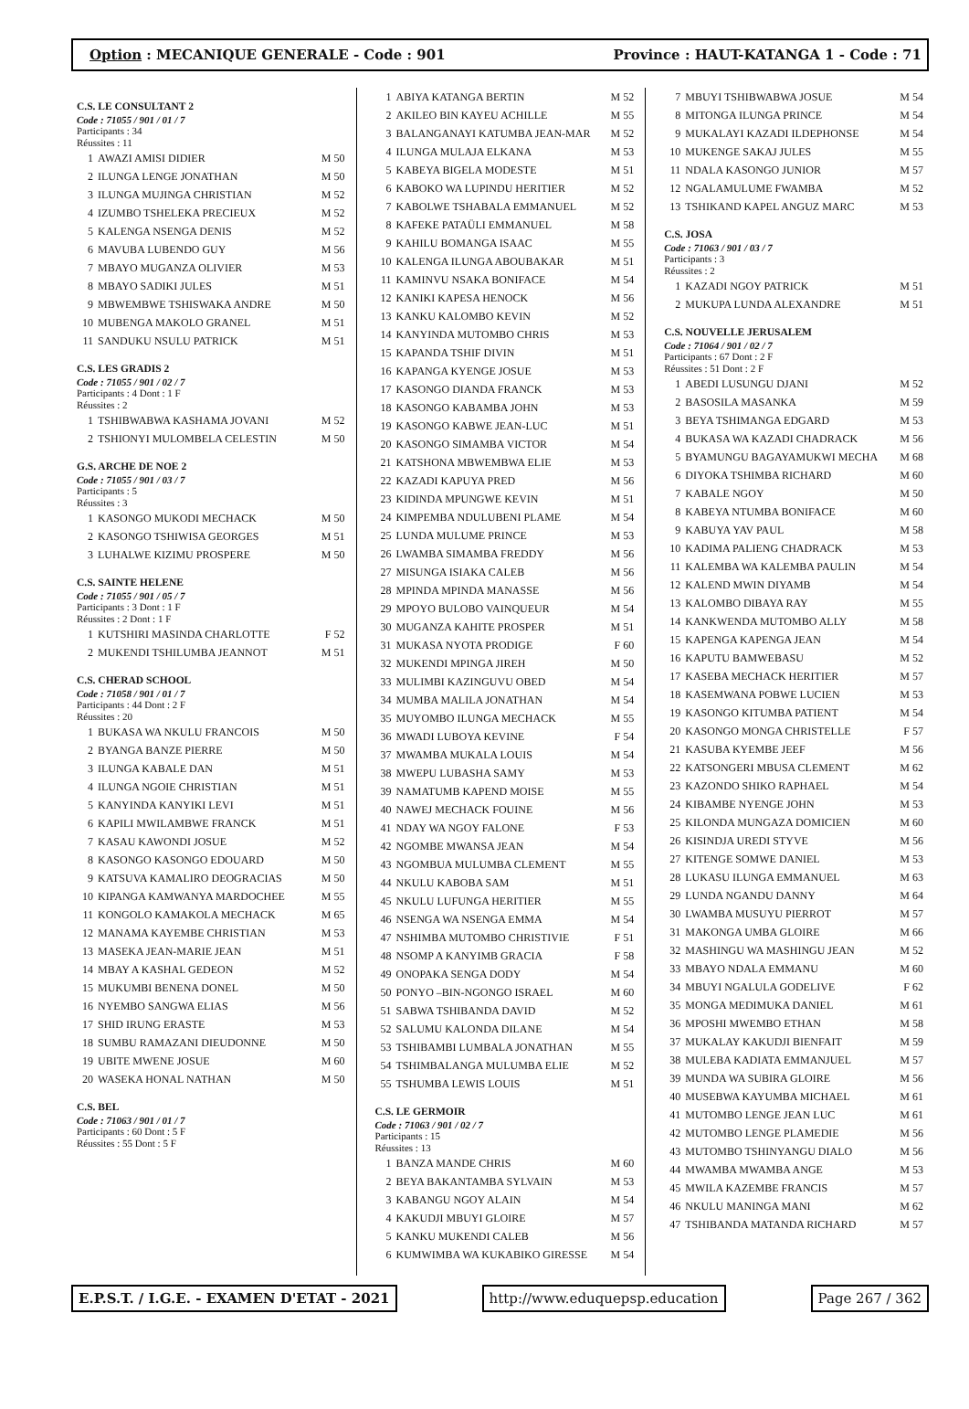Option : MECANIQUE GENERALE - Code : 901
Province : HAUT-KATANGA 1 - Code : 71
C.S. LE CONSULTANT 2
Code : 71055 / 901 / 01 / 7
Participants : 34
Réussites : 11
| 1 | AWAZI AMISI DIDIER | M 50 |
| 2 | ILUNGA LENGE JONATHAN | M 50 |
| 3 | ILUNGA MUJINGA CHRISTIAN | M 52 |
| 4 | IZUMBO TSHELEKA PRECIEUX | M 52 |
| 5 | KALENGA NSENGA DENIS | M 52 |
| 6 | MAVUBA LUBENDO GUY | M 56 |
| 7 | MBAYO MUGANZA OLIVIER | M 53 |
| 8 | MBAYO SADIKI JULES | M 51 |
| 9 | MBWEMBWE TSHISWAKA ANDRE | M 50 |
| 10 | MUBENGA MAKOLO GRANEL | M 51 |
| 11 | SANDUKU NSULU PATRICK | M 51 |
C.S. LES GRADIS 2
Code : 71055 / 901 / 02 / 7
Participants : 4 Dont : 1 F
Réussites : 2
| 1 | TSHIBWABWA KASHAMA JOVANI | M 52 |
| 2 | TSHIONYI MULOMBELA CELESTIN | M 50 |
G.S. ARCHE DE NOE 2
Code : 71055 / 901 / 03 / 7
Participants : 5
Réussites : 3
| 1 | KASONGO MUKODI MECHACK | M 50 |
| 2 | KASONGO TSHIWISA GEORGES | M 51 |
| 3 | LUHALWE KIZIMU PROSPERE | M 50 |
C.S. SAINTE HELENE
Code : 71055 / 901 / 05 / 7
Participants : 3 Dont : 1 F
Réussites : 2 Dont : 1 F
| 1 | KUTSHIRI MASINDA CHARLOTTE | F 52 |
| 2 | MUKENDI TSHILUMBA JEANNOT | M 51 |
C.S. CHERAD SCHOOL
Code : 71058 / 901 / 01 / 7
Participants : 44 Dont : 2 F
Réussites : 20
| 1 | BUKASA WA NKULU FRANCOIS | M 50 |
| 2 | BYANGA BANZE PIERRE | M 50 |
| 3 | ILUNGA KABALE DAN | M 51 |
| 4 | ILUNGA NGOIE CHRISTIAN | M 51 |
| 5 | KANYINDA KANYIKI LEVI | M 51 |
| 6 | KAPILI MWILAMBWE FRANCK | M 51 |
| 7 | KASAU KAWONDI JOSUE | M 52 |
| 8 | KASONGO KASONGO EDOUARD | M 50 |
| 9 | KATSUVA KAMALIRO DEOGRACIAS | M 50 |
| 10 | KIPANGA KAMWANYA MARDOCHEE | M 55 |
| 11 | KONGOLO KAMAKOLA MECHACK | M 65 |
| 12 | MANAMA KAYEMBE CHRISTIAN | M 53 |
| 13 | MASEKA JEAN-MARIE JEAN | M 51 |
| 14 | MBAY A KASHAL GEDEON | M 52 |
| 15 | MUKUMBI BENENA DONEL | M 50 |
| 16 | NYEMBO SANGWA ELIAS | M 56 |
| 17 | SHID IRUNG ERASTE | M 53 |
| 18 | SUMBU RAMAZANI DIEUDONNE | M 50 |
| 19 | UBITE MWENE JOSUE | M 60 |
| 20 | WASEKA HONAL NATHAN | M 50 |
C.S. BEL
Code : 71063 / 901 / 01 / 7
Participants : 60 Dont : 5 F
Réussites : 55 Dont : 5 F
| 1 | ABIYA KATANGA BERTIN | M 52 |
| 2 | AKILEO BIN KAYEU ACHILLE | M 55 |
| 3 | BALANGANAYI KATUMBA JEAN-MAR | M 52 |
| 4 | ILUNGA MULAJA ELKANA | M 53 |
| 5 | KABEYA BIGELA MODESTE | M 51 |
| 6 | KABOKO WA LUPINDU HERITIER | M 52 |
| 7 | KABOLWE TSHABALA EMMANUEL | M 52 |
| 8 | KAFEKE PATAÜLI EMMANUEL | M 58 |
| 9 | KAHILU BOMANGA ISAAC | M 55 |
| 10 | KALENGA ILUNGA ABOUBAKAR | M 51 |
| 11 | KAMINVU NSAKA BONIFACE | M 54 |
| 12 | KANIKI KAPESA HENOCK | M 56 |
| 13 | KANKU KALOMBO KEVIN | M 52 |
| 14 | KANYINDA MUTOMBO CHRIS | M 53 |
| 15 | KAPANDA TSHIF DIVIN | M 51 |
| 16 | KAPANGA KYENGE JOSUE | M 53 |
| 17 | KASONGO DIANDA FRANCK | M 53 |
| 18 | KASONGO KABAMBA JOHN | M 53 |
| 19 | KASONGO KABWE JEAN-LUC | M 51 |
| 20 | KASONGO SIMAMBA VICTOR | M 54 |
| 21 | KATSHONA MBWEMBWA ELIE | M 53 |
| 22 | KAZADI KAPUYA PRED | M 56 |
| 23 | KIDINDA MPUNGWE KEVIN | M 51 |
| 24 | KIMPEMBA NDULUBENI PLAME | M 54 |
| 25 | LUNDA MULUME PRINCE | M 53 |
| 26 | LWAMBA SIMAMBA FREDDY | M 56 |
| 27 | MISUNGA ISIAKA CALEB | M 56 |
| 28 | MPINDA MPINDA MANASSE | M 56 |
| 29 | MPOYO BULOBO VAINQUEUR | M 54 |
| 30 | MUGANZA KAHITE PROSPER | M 51 |
| 31 | MUKASA NYOTA PRODIGE | F 60 |
| 32 | MUKENDI MPINGA JIREH | M 50 |
| 33 | MULIMBI KAZINGUVU OBED | M 54 |
| 34 | MUMBA MALILA JONATHAN | M 54 |
| 35 | MUYOMBO ILUNGA MECHACK | M 55 |
| 36 | MWADI LUBOYA KEVINE | F 54 |
| 37 | MWAMBA MUKALA LOUIS | M 54 |
| 38 | MWEPU LUBASHA SAMY | M 53 |
| 39 | NAMATUMB KAPEND MOISE | M 55 |
| 40 | NAWEJ MECHACK FOUINE | M 56 |
| 41 | NDAY WA NGOY FALONE | F 53 |
| 42 | NGOMBE MWANSA JEAN | M 54 |
| 43 | NGOMBUA MULUMBA CLEMENT | M 55 |
| 44 | NKULU KABOBA SAM | M 51 |
| 45 | NKULU LUFUNGA HERITIER | M 55 |
| 46 | NSENGA WA NSENGA EMMA | M 54 |
| 47 | NSHIMBA MUTOMBO CHRISTIVIE | F 51 |
| 48 | NSOMP A KANYIMB GRACIA | F 58 |
| 49 | ONOPAKA SENGA DODY | M 54 |
| 50 | PONYO –BIN-NGONGO ISRAEL | M 60 |
| 51 | SABWA TSHIBANDA DAVID | M 52 |
| 52 | SALUMU KALONDA DILANE | M 54 |
| 53 | TSHIBAMBI LUMBALA JONATHAN | M 55 |
| 54 | TSHIMBALANGA MULUMBA ELIE | M 52 |
| 55 | TSHUMBA LEWIS LOUIS | M 51 |
C.S. LE GERMOIR
Code : 71063 / 901 / 02 / 7
Participants : 15
Réussites : 13
| 1 | BANZA MANDE CHRIS | M 60 |
| 2 | BEYA BAKANTAMBA SYLVAIN | M 53 |
| 3 | KABANGU NGOY ALAIN | M 54 |
| 4 | KAKUDJI MBUYI GLOIRE | M 57 |
| 5 | KANKU MUKENDI CALEB | M 56 |
| 6 | KUMWIMBA WA KUKABIKO GIRESSE | M 54 |
| 7 | MBUYI TSHIBWABWA JOSUE | M 54 |
| 8 | MITONGA ILUNGA PRINCE | M 54 |
| 9 | MUKALAYI KAZADI ILDEPHONSE | M 54 |
| 10 | MUKENGE SAKAJ JULES | M 55 |
| 11 | NDALA KASONGO JUNIOR | M 57 |
| 12 | NGALAMULUME FWAMBA | M 52 |
| 13 | TSHIKAND KAPEL ANGUZ MARC | M 53 |
C.S. JOSA
Code : 71063 / 901 / 03 / 7
Participants : 3
Réussites : 2
| 1 | KAZADI NGOY PATRICK | M 51 |
| 2 | MUKUPA LUNDA ALEXANDRE | M 51 |
C.S. NOUVELLE JERUSALEM
Code : 71064 / 901 / 02 / 7
Participants : 67 Dont : 2 F
Réussites : 51 Dont : 2 F
| 1 | ABEDI LUSUNGU DJANI | M 52 |
| 2 | BASOSILA MASANKA | M 59 |
| 3 | BEYA TSHIMANGA EDGARD | M 53 |
| 4 | BUKASA WA KAZADI CHADRACK | M 56 |
| 5 | BYAMUNGU BAGAYAMUKWI MECHA | M 68 |
| 6 | DIYOKA TSHIMBA RICHARD | M 60 |
| 7 | KABALE NGOY | M 50 |
| 8 | KABEYA NTUMBA BONIFACE | M 60 |
| 9 | KABUYA YAV PAUL | M 58 |
| 10 | KADIMA PALIENG CHADRACK | M 53 |
| 11 | KALEMBA WA KALEMBA PAULIN | M 54 |
| 12 | KALEND MWIN DIYAMB | M 54 |
| 13 | KALOMBO DIBAYA RAY | M 55 |
| 14 | KANKWENDA MUTOMBO ALLY | M 58 |
| 15 | KAPENGA KAPENGA JEAN | M 54 |
| 16 | KAPUTU BAMWEBASU | M 52 |
| 17 | KASEBA MECHACK HERITIER | M 57 |
| 18 | KASEMWANA POBWE LUCIEN | M 53 |
| 19 | KASONGO KITUMBA PATIENT | M 54 |
| 20 | KASONGO MONGA CHRISTELLE | F 57 |
| 21 | KASUBA KYEMBE JEEF | M 56 |
| 22 | KATSONGERI MBUSA CLEMENT | M 62 |
| 23 | KAZONDO SHIKO RAPHAEL | M 54 |
| 24 | KIBAMBE NYENGE JOHN | M 53 |
| 25 | KILONDA MUNGAZA DOMICIEN | M 60 |
| 26 | KISINDJA UREDI STYVE | M 56 |
| 27 | KITENGE SOMWE DANIEL | M 53 |
| 28 | LUKASU ILUNGA EMMANUEL | M 63 |
| 29 | LUNDA NGANDU DANNY | M 64 |
| 30 | LWAMBA MUSUYU PIERROT | M 57 |
| 31 | MAKONGA UMBA GLOIRE | M 66 |
| 32 | MASHINGU WA MASHINGU JEAN | M 52 |
| 33 | MBAYO NDALA EMMANU | M 60 |
| 34 | MBUYI NGALULA GODELIVE | F 62 |
| 35 | MONGA MEDIMUKA DANIEL | M 61 |
| 36 | MPOSHI MWEMBO ETHAN | M 58 |
| 37 | MUKALAY KAKUDJI BIENFAIT | M 59 |
| 38 | MULEBA KADIATA EMMANJUEL | M 57 |
| 39 | MUNDA WA SUBIRA GLOIRE | M 56 |
| 40 | MUSEBWA KAYUMBA MICHAEL | M 61 |
| 41 | MUTOMBO LENGE JEAN LUC | M 61 |
| 42 | MUTOMBO LENGE PLAMEDIE | M 56 |
| 43 | MUTOMBO TSHINYANGU DIALO | M 56 |
| 44 | MWAMBA MWAMBA ANGE | M 53 |
| 45 | MWILA KAZEMBE FRANCIS | M 57 |
| 46 | NKULU MANINGA MANI | M 62 |
| 47 | TSHIBANDA MATANDA RICHARD | M 57 |
E.P.S.T. / I.G.E. - EXAMEN D'ETAT - 2021
http://www.eduquepsp.education Page 267 / 362